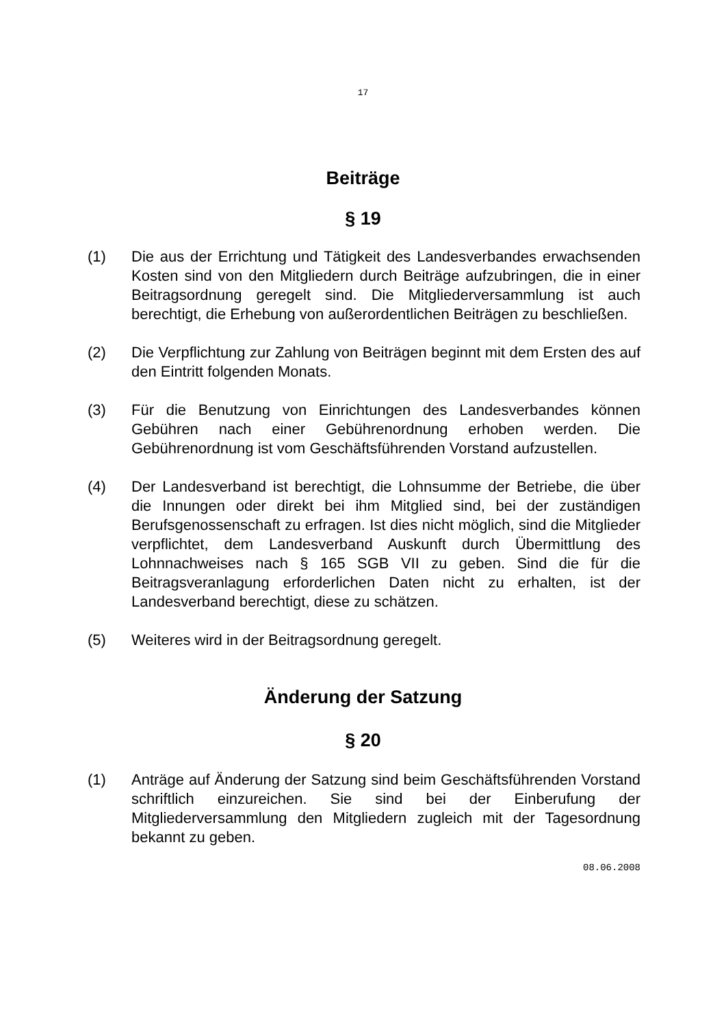17
Beiträge
§ 19
(1) Die aus der Errichtung und Tätigkeit des Landesverbandes erwachsenden Kosten sind von den Mitgliedern durch Beiträge aufzubringen, die in einer Beitragsordnung geregelt sind. Die Mitgliederversammlung ist auch berechtigt, die Erhebung von außerordentlichen Beiträgen zu beschließen.
(2) Die Verpflichtung zur Zahlung von Beiträgen beginnt mit dem Ersten des auf den Eintritt folgenden Monats.
(3) Für die Benutzung von Einrichtungen des Landesverbandes können Gebühren nach einer Gebührenordnung erhoben werden. Die Gebührenordnung ist vom Geschäftsführenden Vorstand aufzustellen.
(4) Der Landesverband ist berechtigt, die Lohnsumme der Betriebe, die über die Innungen oder direkt bei ihm Mitglied sind, bei der zuständigen Berufsgenossenschaft zu erfragen. Ist dies nicht möglich, sind die Mitglieder verpflichtet, dem Landesverband Auskunft durch Übermittlung des Lohnnachweises nach § 165 SGB VII zu geben. Sind die für die Beitragsveranlagung erforderlichen Daten nicht zu erhalten, ist der Landesverband berechtigt, diese zu schätzen.
(5) Weiteres wird in der Beitragsordnung geregelt.
Änderung der Satzung
§ 20
(1) Anträge auf Änderung der Satzung sind beim Geschäftsführenden Vorstand schriftlich einzureichen. Sie sind bei der Einberufung der Mitgliederversammlung den Mitgliedern zugleich mit der Tagesordnung bekannt zu geben.
08.06.2008